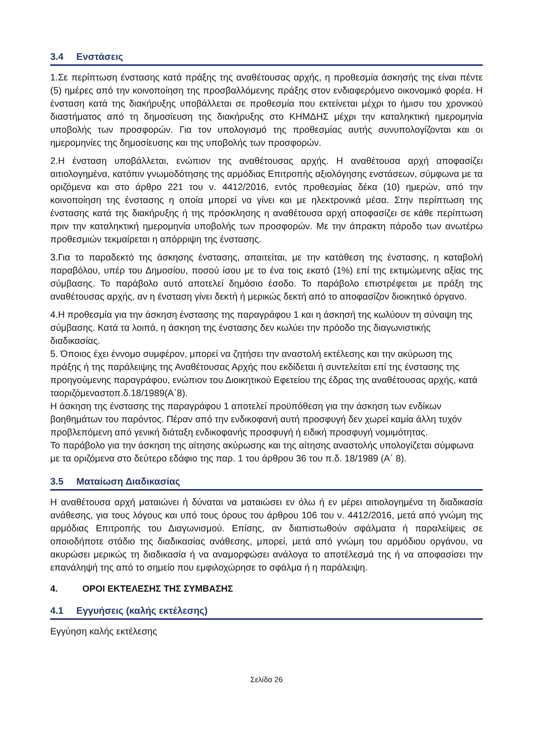3.4 Ενστάσεις
1.Σε περίπτωση ένστασης κατά πράξης της αναθέτουσας αρχής, η προθεσμία άσκησής της είναι πέντε (5) ημέρες από την κοινοποίηση της προσβαλλόμενης πράξης στον ενδιαφερόμενο οικονομικό φορέα. Η ένσταση κατά της διακήρυξης υποβάλλεται σε προθεσμία που εκτείνεται μέχρι το ήμισυ του χρονικού διαστήματος από τη δημοσίευση της διακήρυξης στο ΚΗΜΔΗΣ μέχρι την καταληκτική ημερομηνία υποβολής των προσφορών. Για τον υπολογισμό της προθεσμίας αυτής συνυπολογίζονται και οι ημερομηνίες της δημοσίευσης και της υποβολής των προσφορών.
2.Η ένσταση υποβάλλεται, ενώπιον της αναθέτουσας αρχής. Η αναθέτουσα αρχή αποφασίζει αιτιολογημένα, κατόπιν γνωμοδότησης της αρμόδιας Επιτροπής αξιολόγησης ενστάσεων, σύμφωνα με τα οριζόμενα και στο άρθρο 221 του ν. 4412/2016, εντός προθεσμίας δέκα (10) ημερών, από την κοινοποίηση της ένστασης η οποία μπορεί να γίνει και με ηλεκτρονικά μέσα. Στην περίπτωση της ένστασης κατά της διακήρυξης ή της πρόσκλησης η αναθέτουσα αρχή αποφασίζει σε κάθε περίπτωση πριν την καταληκτική ημερομηνία υποβολής των προσφορών. Με την άπρακτη πάροδο των ανωτέρω προθεσμιών τεκμαίρεται η απόρριψη της ένστασης.
3.Για το παραδεκτό της άσκησης ένστασης, απαιτείται, με την κατάθεση της ένστασης, η καταβολή παραβόλου, υπέρ του Δημοσίου, ποσού ίσου με το ένα τοις εκατό (1%) επί της εκτιμώμενης αξίας της σύμβασης. Το παράβολο αυτό αποτελεί δημόσιο έσοδο. Το παράβολο επιστρέφεται με πράξη της αναθέτουσας αρχής, αν η ένσταση γίνει δεκτή ή μερικώς δεκτή από το αποφασίζον διοικητικό όργανο.
4.Η προθεσμία για την άσκηση ένστασης της παραγράφου 1 και η άσκησή της κωλύουν τη σύναψη της σύμβασης. Κατά τα λοιπά, η άσκηση της ένστασης δεν κωλύει την πρόοδο της διαγωνιστικής διαδικασίας.
5. Όποιος έχει έννομο συμφέρον, μπορεί να ζητήσει την αναστολή εκτέλεσης και την ακύρωση της πράξης ή της παράλειψης της Αναθέτουσας Αρχής που εκδίδεται ή συντελείται επί της ένστασης της προηγούμενης παραγράφου, ενώπιον του Διοικητικού Εφετείου της έδρας της αναθέτουσας αρχής, κατά ταοριζόμεναστοπ.δ.18/1989(Α΄8).
Η άσκηση της ένστασης της παραγράφου 1 αποτελεί προϋπόθεση για την άσκηση των ενδίκων βοηθημάτων του παρόντος. Πέραν από την ενδικοφανή αυτή προσφυγή δεν χωρεί καμία άλλη τυχόν προβλεπόμενη από γενική διάταξη ενδικοφανής προσφυγή ή ειδική προσφυγή νομιμότητας.
Το παράβολο για την άσκηση της αίτησης ακύρωσης και της αίτησης αναστολής υπολογίζεται σύμφωνα με τα οριζόμενα στο δεύτερο εδάφιο της παρ. 1 του άρθρου 36 του π.δ. 18/1989 (Α΄ 8).
3.5 Ματαίωση Διαδικασίας
Η αναθέτουσα αρχή ματαιώνει ή δύναται να ματαιώσει εν όλω ή εν μέρει αιτιολογημένα τη διαδικασία ανάθεσης, για τους λόγους και υπό τους όρους του άρθρου 106 του ν. 4412/2016, μετά από γνώμη της αρμόδιας Επιτροπής του Διαγωνισμού. Επίσης, αν διαπιστωθούν σφάλματα ή παραλείψεις σε οποιοδήποτε στάδιο της διαδικασίας ανάθεσης, μπορεί, μετά από γνώμη του αρμόδιου οργάνου, να ακυρώσει μερικώς τη διαδικασία ή να αναμορφώσει ανάλογα το αποτέλεσμά της ή να αποφασίσει την επανάληψή της από το σημείο που εμφιλοχώρησε το σφάλμα ή η παράλειψη.
4. ΟΡΟΙ ΕΚΤΕΛΕΣΗΣ ΤΗΣ ΣΥΜΒΑΣΗΣ
4.1 Εγγυήσεις (καλής εκτέλεσης)
Εγγύηση καλής εκτέλεσης
Σελίδα 26